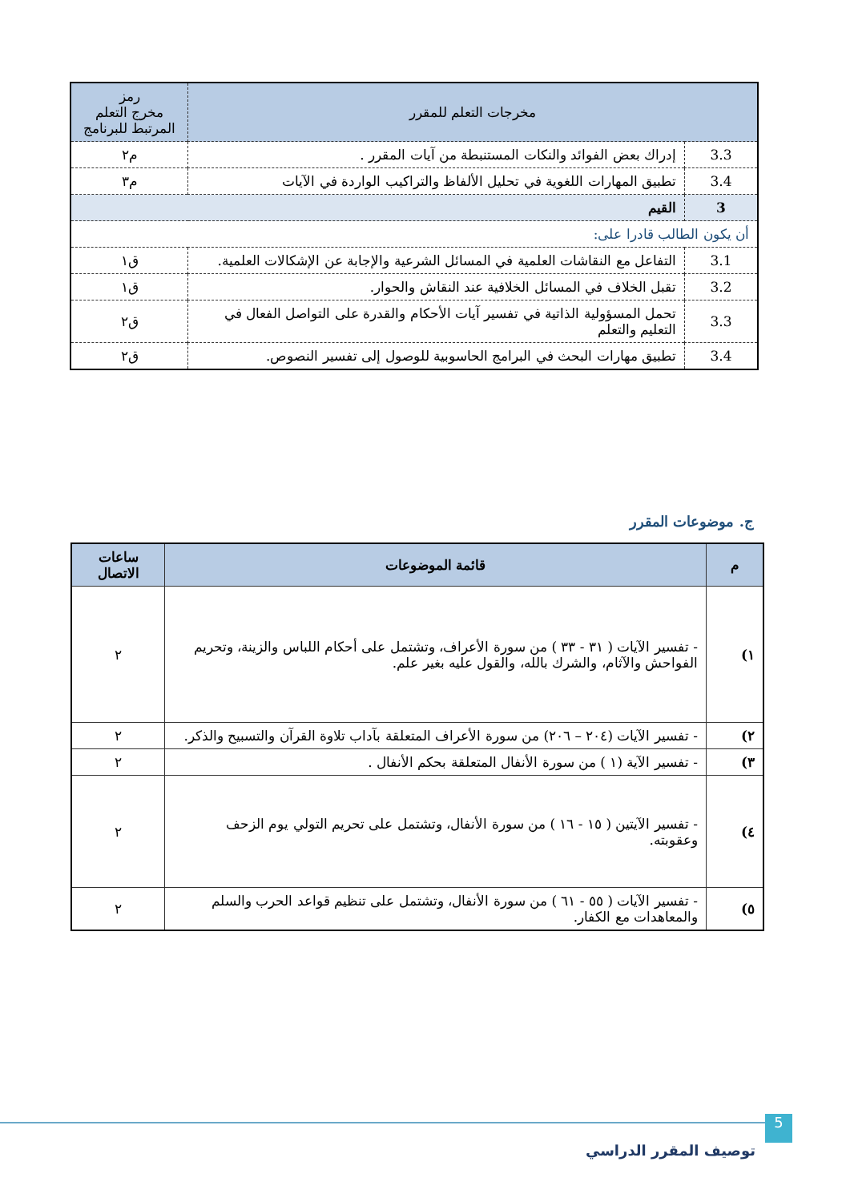| مخرجات التعلم للمقرر | | رمز مخرج التعلم المرتبط للبرنامج |
| --- | --- | --- |
| 3.3 | إدراك بعض الفوائد والنكات المستنبطة من آيات المقرر . | م٢ |
| 3.4 | تطبيق المهارات اللغوية في تحليل الألفاظ والتراكيب الواردة في الآيات | م٣ |
| 3 | القيم | |
| أن يكون الطالب قادرا على: | | |
| 3.1 | التفاعل مع النقاشات العلمية في المسائل الشرعية والإجابة عن الإشكالات العلمية. | ق١ |
| 3.2 | تقبل الخلاف في المسائل الخلافية عند النقاش والحوار. | ق١ |
| 3.3 | تحمل المسؤولية الذاتية في تفسير آيات الأحكام والقدرة على التواصل الفعال في التعليم والتعلم | ق٢ |
| 3.4 | تطبيق مهارات البحث في البرامج الحاسوبية للوصول إلى تفسير النصوص. | ق٢ |
ج. موضوعات المقرر
| م | قائمة الموضوعات | ساعات الاتصال |
| --- | --- | --- |
| ١) | - تفسير الآيات ( ٣١ - ٣٣ ) من سورة الأعراف، وتشتمل على أحكام اللباس والزينة، وتحريم الفواحش والآثام، والشرك بالله، والقول عليه بغير علم. | ٢ |
| ٢) | - تفسير الآيات (٢٠٤ – ٢٠٦) من سورة الأعراف المتعلقة بآداب تلاوة القرآن والتسبيح والذكر. | ٢ |
| ٣) | - تفسير الآية (١ ) من سورة الأنفال المتعلقة بحكم الأنفال . | ٢ |
| ٤) | - تفسير الآيتين ( ١٥ - ١٦ ) من سورة الأنفال، وتشتمل على تحريم التولي يوم الزحف وعقوبته. | ٢ |
| ٥) | - تفسير الآيات ( ٥٥ - ٦١ ) من سورة الأنفال، وتشتمل على تنظيم قواعد الحرب والسلم والمعاهدات مع الكفار. | ٢ |
5
توصيف المقرر الدراسي